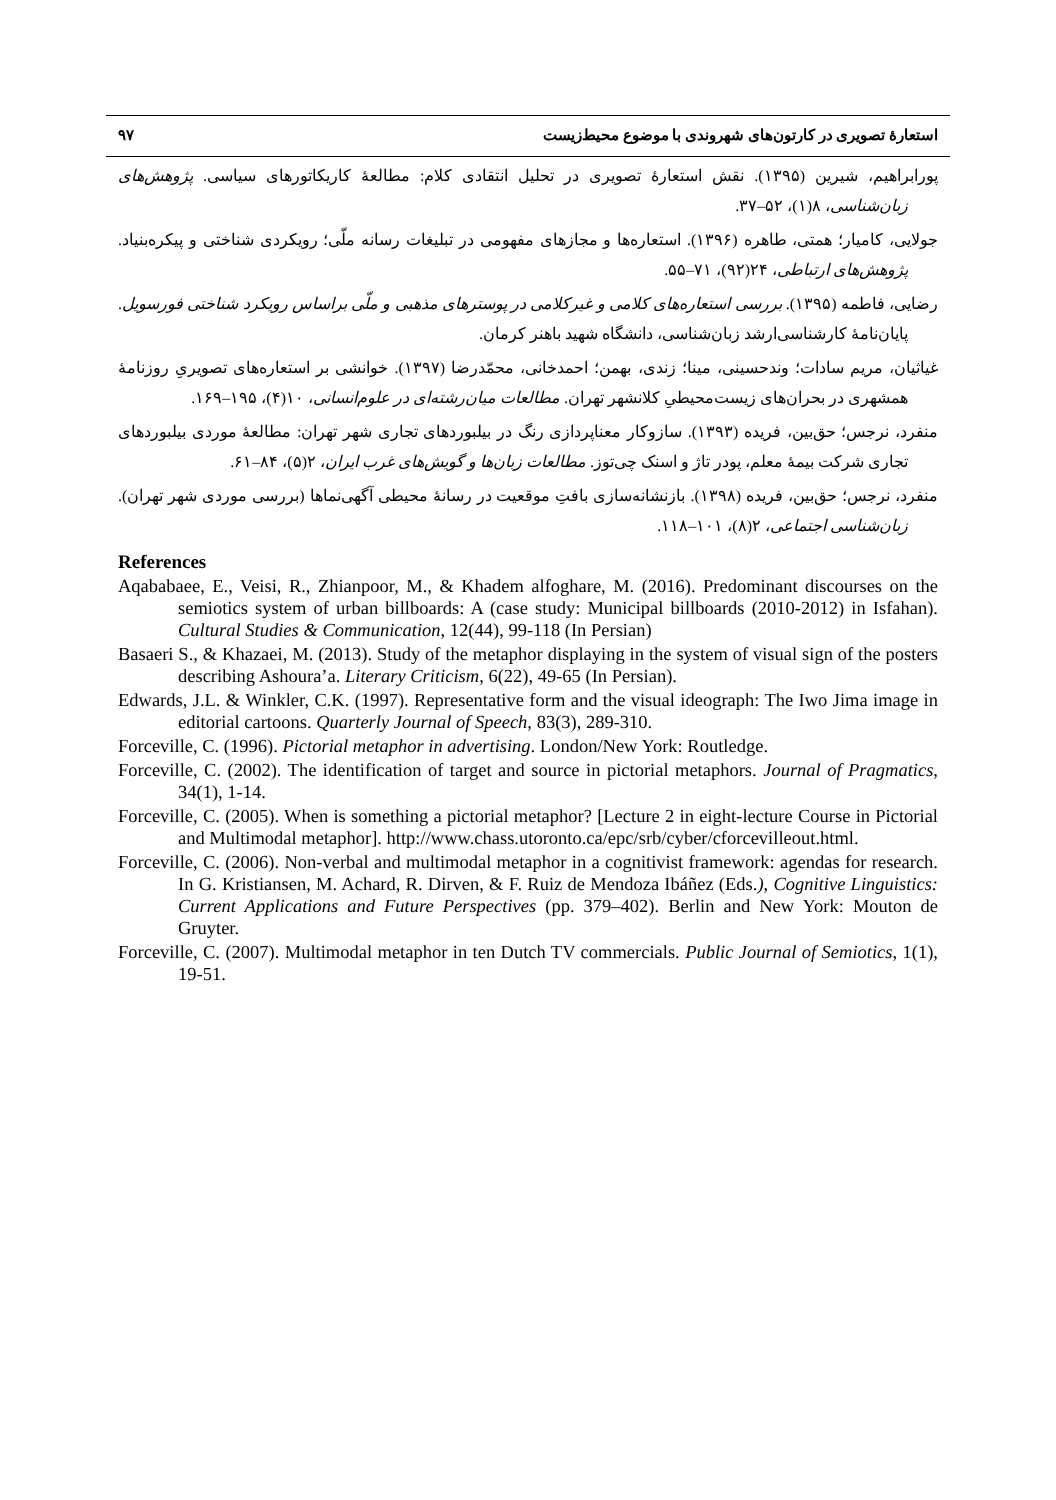استعارۀ تصویری در کارتون‌های شهروندی با موضوع محیط‌زیست ۹۷
پورابراهیم، شیرین (۱۳۹۵). نقش استعارۀ تصویری در تحلیل انتقادی کلام: مطالعۀ کاریکاتورهای سیاسی. پژوهش‌های زبان‌شناسی، ۸(۱)، ۵۲–۳۷.
جولایی، کامیار؛ همتی، طاهره (۱۳۹۶). استعاره‌ها و مجازهای مفهومی در تبلیغات رسانه ملّی؛ رویکردی شناختی و پیکره‌بنیاد. پژوهش‌های ارتباطی، ۲۴(۹۲)، ۷۱–۵۵.
رضایی، فاطمه (۱۳۹۵). بررسی استعاره‌های کلامی و غیرکلامی در پوسترهای مذهبی و ملّی براساس رویکرد شناختی فورسویل. پایان‌نامۀ کارشناسی‌ارشد زبان‌شناسی، دانشگاه شهید باهنر کرمان.
غیاثیان، مریم سادات؛ وندحسینی، مینا؛ زندی، بهمن؛ احمدخانی، محمّدرضا (۱۳۹۷). خوانشی بر استعاره‌های تصویریِ روزنامۀ همشهری در بحران‌های زیست‌محیطیِ کلانشهر تهران. مطالعات میان‌رشته‌ای در علوم‌انسانی، ۱۰(۴)، ۱۹۵–۱۶۹.
منفرد، نرجس؛ حق‌بین، فریده (۱۳۹۳). سازوکار معناپردازی رنگ در بیلبوردهای تجاری شهر تهران: مطالعۀ موردی بیلبوردهای تجاری شرکت بیمۀ معلم، پودر تاژ و اسنک چی‌توز. مطالعات زبان‌ها و گویش‌های غرب ایران، ۲(۵)، ۸۴–۶۱.
منفرد، نرجس؛ حق‌بین، فریده (۱۳۹۸). بازنشانه‌سازی بافتِ موقعیت در رسانۀ محیطی آگهی‌نماها (بررسی موردی شهر تهران). زبان‌شناسی اجتماعی، ۲(۸)، ۱۰۱–۱۱۸.
References
Aqababaee, E., Veisi, R., Zhianpoor, M., & Khadem alfoghare, M. (2016). Predominant discourses on the semiotics system of urban billboards: A (case study: Municipal billboards (2010-2012) in Isfahan). Cultural Studies & Communication, 12(44), 99-118 (In Persian)
Basaeri S., & Khazaei, M. (2013). Study of the metaphor displaying in the system of visual sign of the posters describing Ashoura’a. Literary Criticism, 6(22), 49-65 (In Persian).
Edwards, J.L. & Winkler, C.K. (1997). Representative form and the visual ideograph: The Iwo Jima image in editorial cartoons. Quarterly Journal of Speech, 83(3), 289-310.
Forceville, C. (1996). Pictorial metaphor in advertising. London/New York: Routledge.
Forceville, C. (2002). The identification of target and source in pictorial metaphors. Journal of Pragmatics, 34(1), 1-14.
Forceville, C. (2005). When is something a pictorial metaphor? [Lecture 2 in eight-lecture Course in Pictorial and Multimodal metaphor]. http://www.chass.utoronto.ca/epc/srb/cyber/cforcevilleout.html.
Forceville, C. (2006). Non-verbal and multimodal metaphor in a cognitivist framework: agendas for research. In G. Kristiansen, M. Achard, R. Dirven, & F. Ruiz de Mendoza Ibáñez (Eds.), Cognitive Linguistics: Current Applications and Future Perspectives (pp. 379–402). Berlin and New York: Mouton de Gruyter.
Forceville, C. (2007). Multimodal metaphor in ten Dutch TV commercials. Public Journal of Semiotics, 1(1), 19-51.